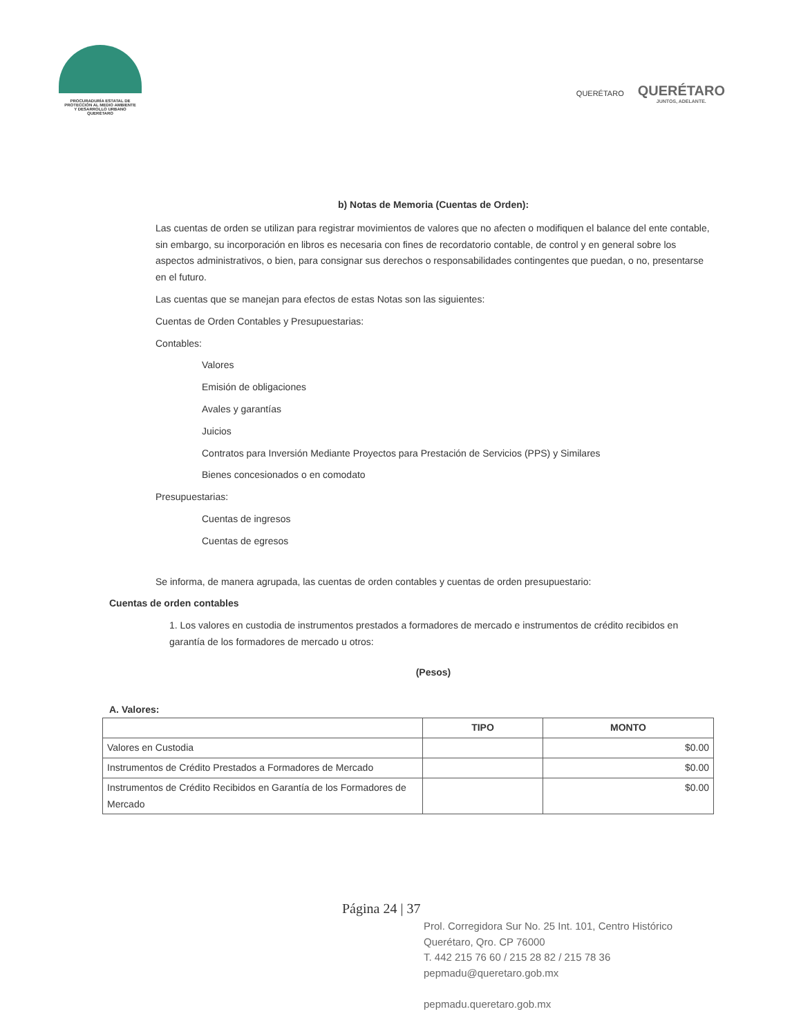PROCURADURÍA ESTATAL DE
PROTECCIÓN AL MEDIO AMBIENTE
Y DESARROLLO URBANO
QUERÉTARO
QUERÉTARO
QUERÉTARO
JUNTOS, ADELANTE.
b) Notas de Memoria (Cuentas de Orden):
Las cuentas de orden se utilizan para registrar movimientos de valores que no afecten o modifiquen el balance del ente contable, sin embargo, su incorporación en libros es necesaria con fines de recordatorio contable, de control y en general sobre los aspectos administrativos, o bien, para consignar sus derechos o responsabilidades contingentes que puedan, o no, presentarse en el futuro.
Las cuentas que se manejan para efectos de estas Notas son las siguientes:
Cuentas de Orden Contables y Presupuestarias:
Contables:
Valores
Emisión de obligaciones
Avales y garantías
Juicios
Contratos para Inversión Mediante Proyectos para Prestación de Servicios (PPS) y Similares
Bienes concesionados o en comodato
Presupuestarias:
Cuentas de ingresos
Cuentas de egresos
Se informa, de manera agrupada, las cuentas de orden contables y cuentas de orden presupuestario:
Cuentas de orden contables
1. Los valores en custodia de instrumentos prestados a formadores de mercado e instrumentos de crédito recibidos en garantía de los formadores de mercado u otros:
(Pesos)
A. Valores:
| | TIPO | MONTO |
| --- | --- | --- |
| Valores en Custodia | | $0.00 |
| Instrumentos de Crédito Prestados a Formadores de Mercado | | $0.00 |
| Instrumentos de Crédito Recibidos en Garantía de los Formadores de Mercado | | $0.00 |
Página 24 | 37
Prol. Corregidora Sur No. 25 Int. 101, Centro Histórico
Querétaro, Qro. CP 76000
T. 442 215 76 60 / 215 28 82 / 215 78 36
pepmadu@queretaro.gob.mx
pepmadu.queretaro.gob.mx